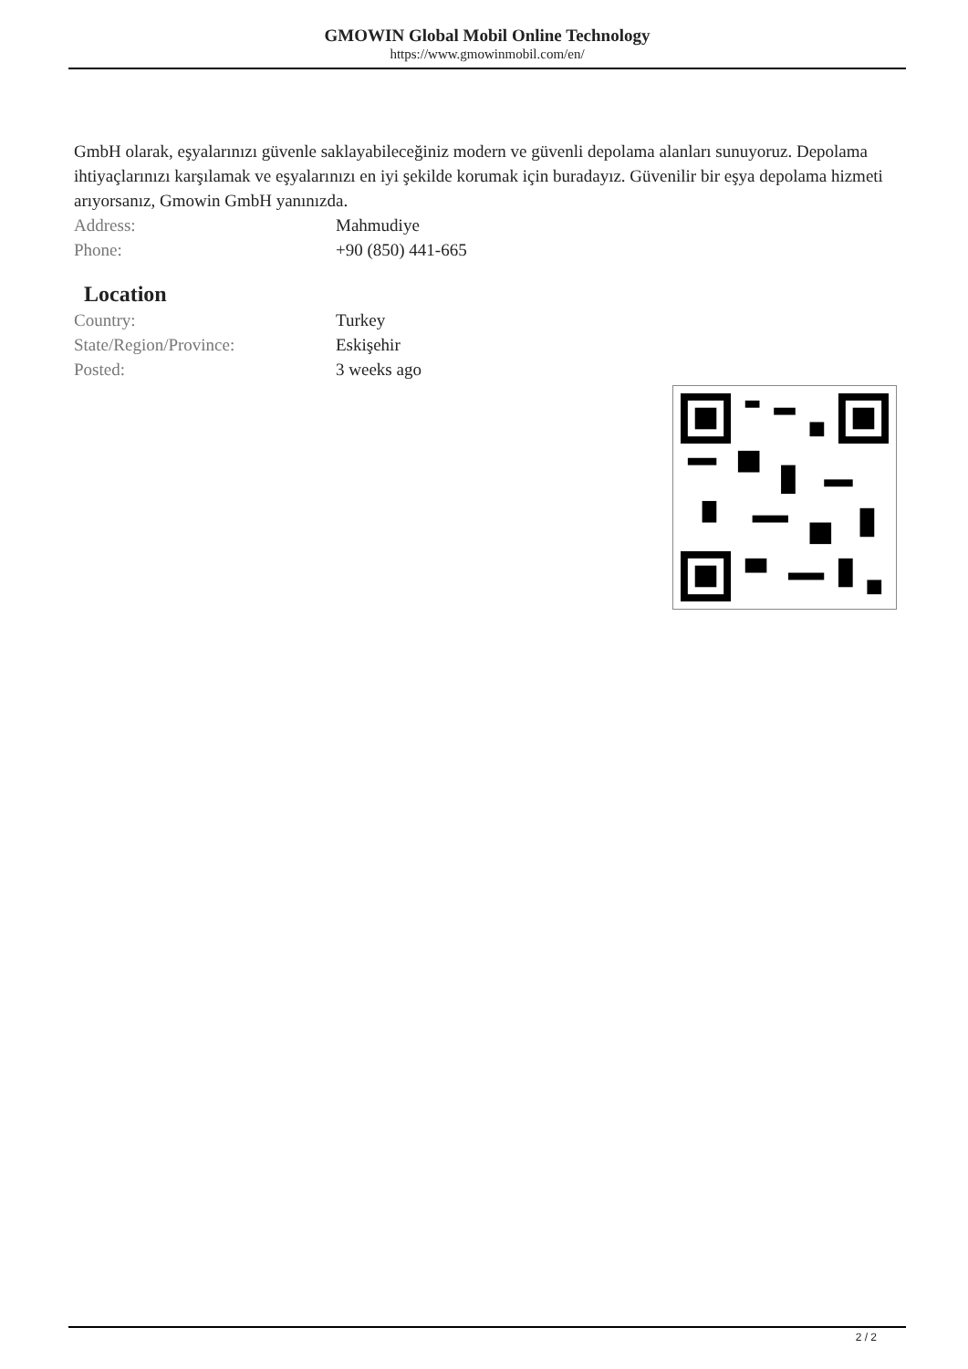GMOWIN Global Mobil Online Technology
https://www.gmowinmobil.com/en/
GmbH olarak, eşyalarınızı güvenle saklayabileceğiniz modern ve güvenli depolama alanları sunuyoruz. Depolama ihtiyaçlarınızı karşılamak ve eşyalarınızı en iyi şekilde korumak için buradayız. Güvenilir bir eşya depolama hizmeti arıyorsanız, Gmowin GmbH yanınızda.
| Address: | Mahmudiye |
| Phone: | +90 (850) 441-665 |
Location
| Country: | Turkey |
| State/Region/Province: | Eskişehir |
| Posted: | 3 weeks ago |
2 / 2